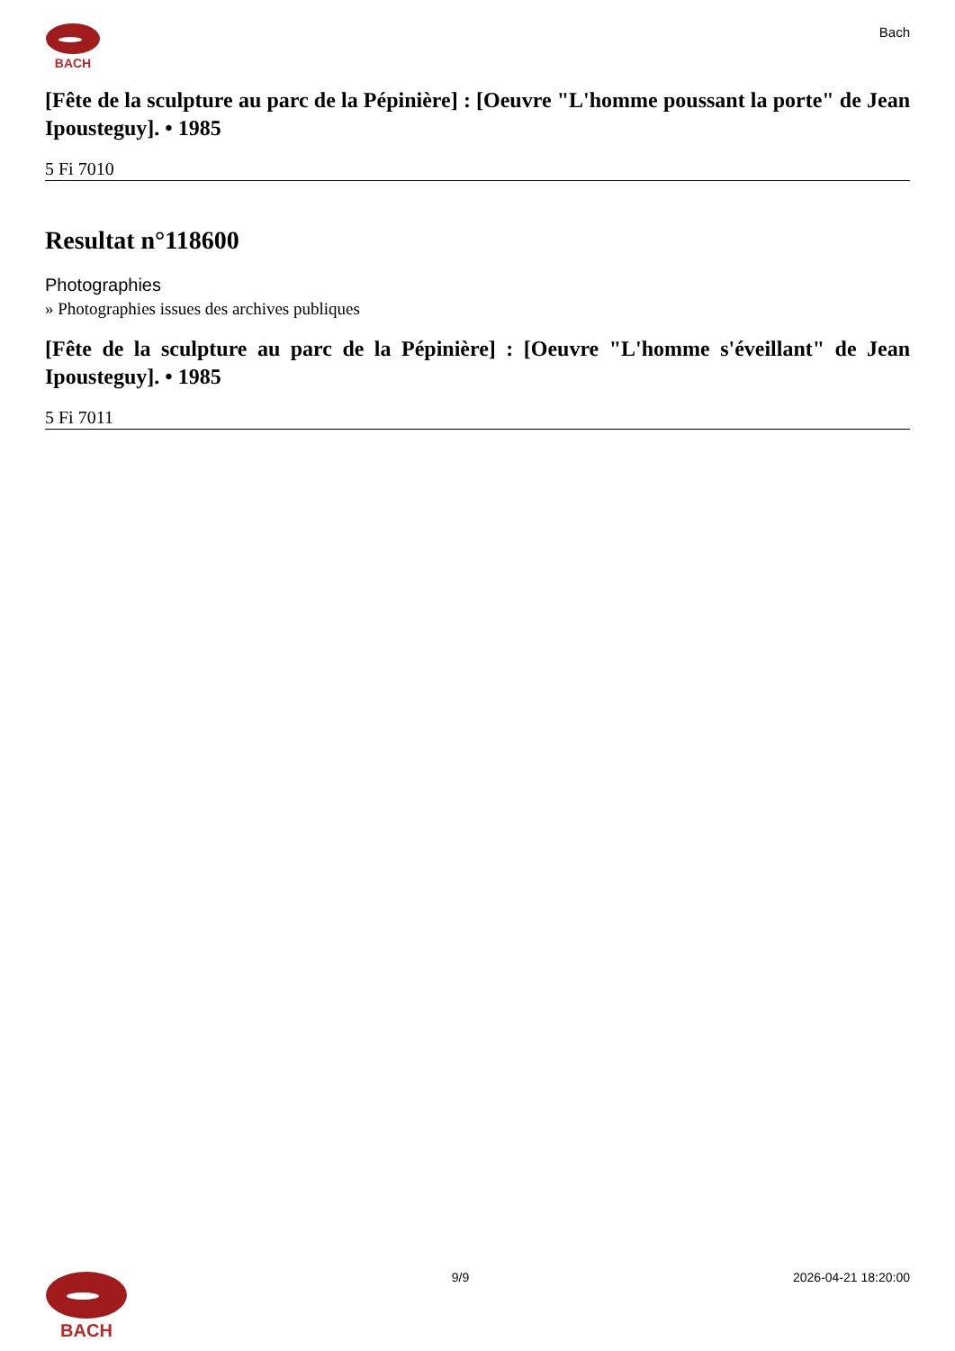BACH
Bach
[Fête de la sculpture au parc de la Pépinière] : [Oeuvre "L'homme poussant la porte" de Jean Ipousteguy]. • 1985
5 Fi 7010
Resultat n°118600
Photographies
» Photographies issues des archives publiques
[Fête de la sculpture au parc de la Pépinière] : [Oeuvre "L'homme s'éveillant" de Jean Ipousteguy]. • 1985
5 Fi 7011
BACH
9/9 2026-04-21 18:20:00